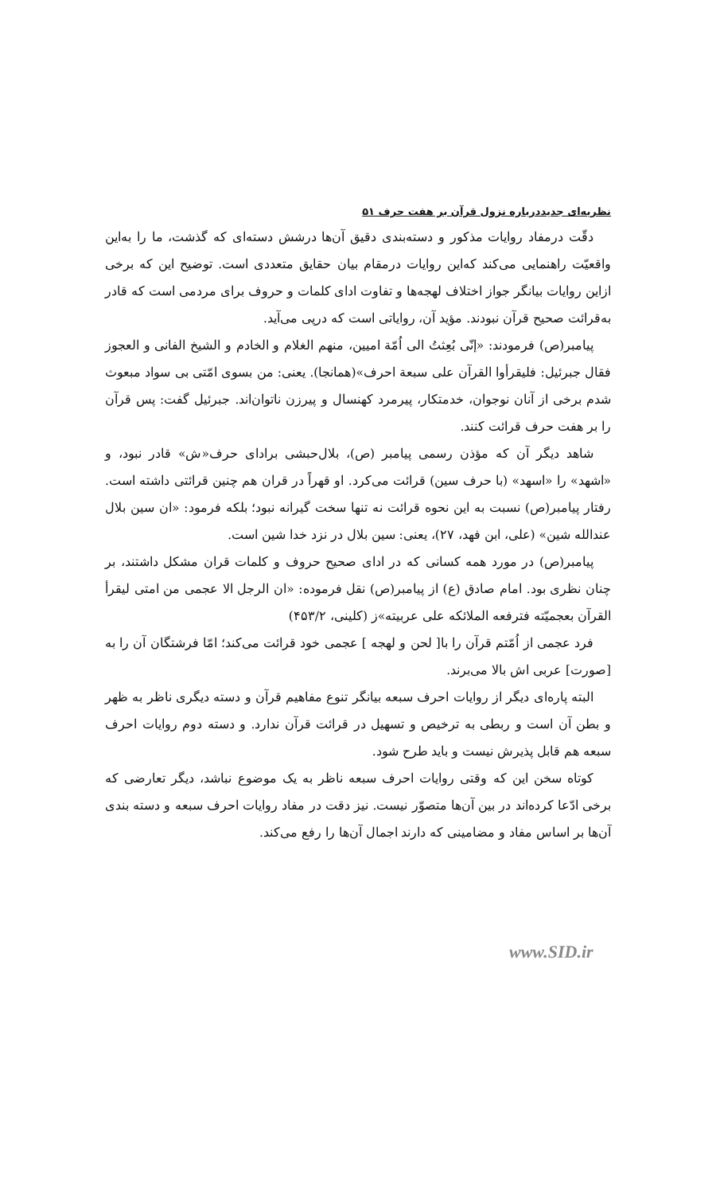نظریه‌ای جدیددرباره نزول قرآن بر هفت حرف ۵۱
دقّت درمفاد روایات مذکور و دسته‌بندی دقیق آن‌ها درشش دسته‌ای که گذشت، ما را به‌این واقعیّت راهنمایی می‌کند که‌این روایات درمقام بیان حقایق متعددی است. توضیح این که برخی ازاین روایات بیانگر جواز اختلاف لهجه‌ها و تفاوت ادای کلمات و حروف برای مردمی است که قادر به‌قرائت صحیح قرآن نبودند. مؤید آن، روایاتی است که درپی می‌آید.
پیامبر(ص) فرمودند: «إنّی بُعِثتُ الی اُمّة امیین، منهم الغلام و الخادم و الشیخ الفانی و العجوز فقال جبرئیل: فلیقرأوا القرآن علی سبعة احرف»(همانجا). یعنی: من بسوی امّتی بی سواد مبعوث شدم برخی از آنان نوجوان، خدمتکار، پیرمرد کهنسال و پیرزن ناتوان‌اند. جبرئیل گفت: پس قرآن را بر هفت حرف قرائت کنند.
شاهد دیگر آن که مؤذن رسمی پیامبر (ص)، بلال‌حبشی برادای حرف«ش» قادر نبود، و «اشهد» را «اسهد» (با حرف سین) قرائت می‌کرد. او قهراً در قران هم چنین قرائتی داشته است. رفتار پیامبر(ص) نسبت به این نحوه قرائت نه تنها سخت گیرانه نبود؛ بلکه فرمود: «ان سین بلال عندالله شین» (علی، ابن فهد، ۲۷)، یعنی: سین بلال در نزد خدا شین است.
پیامبر(ص) در مورد همه کسانی که در ادای صحیح حروف و کلمات قران مشکل داشتند، بر چنان نظری بود. امام صادق (ع) از پیامبر(ص) نقل فرموده: «ان الرجل الا عجمی من امتی لیقرأ القرآن بعجمیّته فترفعه الملائکه علی عربیته»ز (کلینی، ۴۵۳/۲)
فرد عجمی از اُمّتم قرآن را با[ لحن و لهجه ] عجمی خود قرائت می‌کند؛ امّا فرشتگان آن را به [صورت] عربی اش بالا می‌برند.
البته پاره‌ای دیگر از روایات احرف سبعه بیانگر تنوع مفاهیم قرآن و دسته دیگری ناظر به ظهر و بطن آن است و ربطی به ترخیص و تسهیل در قرائت قرآن ندارد. و دسته دوم روایات احرف سبعه هم قابل پذیرش نیست و باید طرح شود.
کوتاه سخن این که وقتی روایات احرف سبعه ناظر به یک موضوع نباشد، دیگر تعارضی که برخی ادّعا کرده‌اند در بین آن‌ها متصوّر نیست. نیز دقت در مفاد روایات احرف سبعه و دسته بندی آن‌ها بر اساس مفاد و مضامینی که دارند اجمال آن‌ها را رفع می‌کند.
www.SID.ir